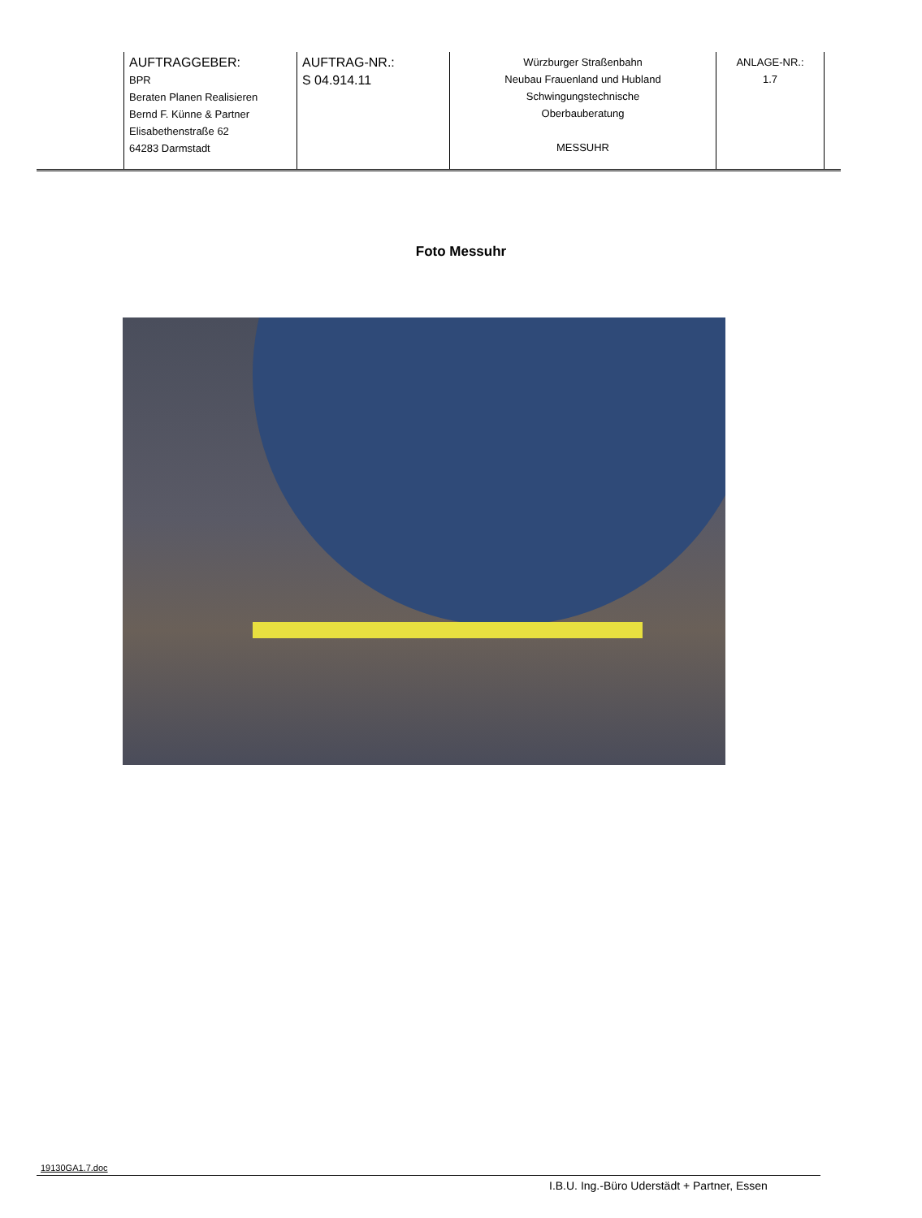| | AUFTRAGGEBER: BPR Beraten Planen Realisieren Bernd F. Künne & Partner Elisabethenstraße 62 64283 Darmstadt | AUFTRAG-NR.: S 04.914.11 | Würzburger Straßenbahn Neubau Frauenland und Hubland Schwingungstechnische Oberbauberatung MESSUHR | ANLAGE-NR.: 1.7 | |
Foto Messuhr
19130GA1.7.doc
I.B.U. Ing.-Büro Uderstädt + Partner, Essen